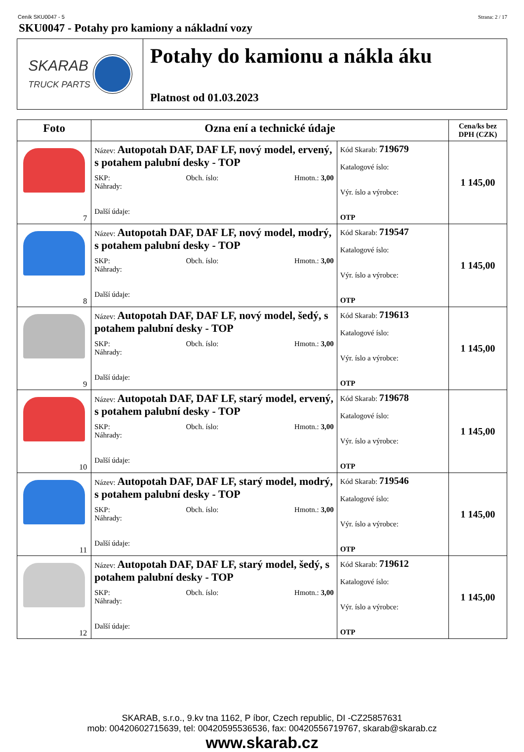Ceník SKU0047 - 5 Strana: 2 / 17
SKU0047 - Potahy pro kamiony a nákladní vozy
SKARAB
TRUCK PARTS
Potahy do kamionu a nákla áku
Platnost od 01.03.2023
| Foto | Ozna ení a technické údaje | | Cena/ks bez DPH (CZK) |
| --- | --- | --- | --- |
| 7 | Název: Autopotah DAF, DAF LF, nový model, ervený, s potahem palubní desky - TOP SKP: Obch. íslo: Hmotn.: 3,00 Náhrady: Další údaje: | Kód Skarab: 719679 Katalogové íslo: Výr. íslo a výrobce: OTP | 1 145,00 |
| 8 | Název: Autopotah DAF, DAF LF, nový model, modrý, s potahem palubní desky - TOP SKP: Obch. íslo: Hmotn.: 3,00 Náhrady: Další údaje: | Kód Skarab: 719547 Katalogové íslo: Výr. íslo a výrobce: OTP | 1 145,00 |
| 9 | Název: Autopotah DAF, DAF LF, nový model, šedý, s potahem palubní desky - TOP SKP: Obch. íslo: Hmotn.: 3,00 Náhrady: Další údaje: | Kód Skarab: 719613 Katalogové íslo: Výr. íslo a výrobce: OTP | 1 145,00 |
| 10 | Název: Autopotah DAF, DAF LF, starý model, ervený, s potahem palubní desky - TOP SKP: Obch. íslo: Hmotn.: 3,00 Náhrady: Další údaje: | Kód Skarab: 719678 Katalogové íslo: Výr. íslo a výrobce: OTP | 1 145,00 |
| 11 | Název: Autopotah DAF, DAF LF, starý model, modrý, s potahem palubní desky - TOP SKP: Obch. íslo: Hmotn.: 3,00 Náhrady: Další údaje: | Kód Skarab: 719546 Katalogové íslo: Výr. íslo a výrobce: OTP | 1 145,00 |
| 12 | Název: Autopotah DAF, DAF LF, starý model, šedý, s potahem palubní desky - TOP SKP: Obch. íslo: Hmotn.: 3,00 Náhrady: Další údaje: | Kód Skarab: 719612 Katalogové íslo: Výr. íslo a výrobce: OTP | 1 145,00 |
SKARAB, s.r.o., 9.kv tna 1162, P íbor, Czech republic, DI -CZ25857631
mob: 00420602715639, tel: 00420595536536, fax: 00420556719767, skarab@skarab.cz
www.skarab.cz